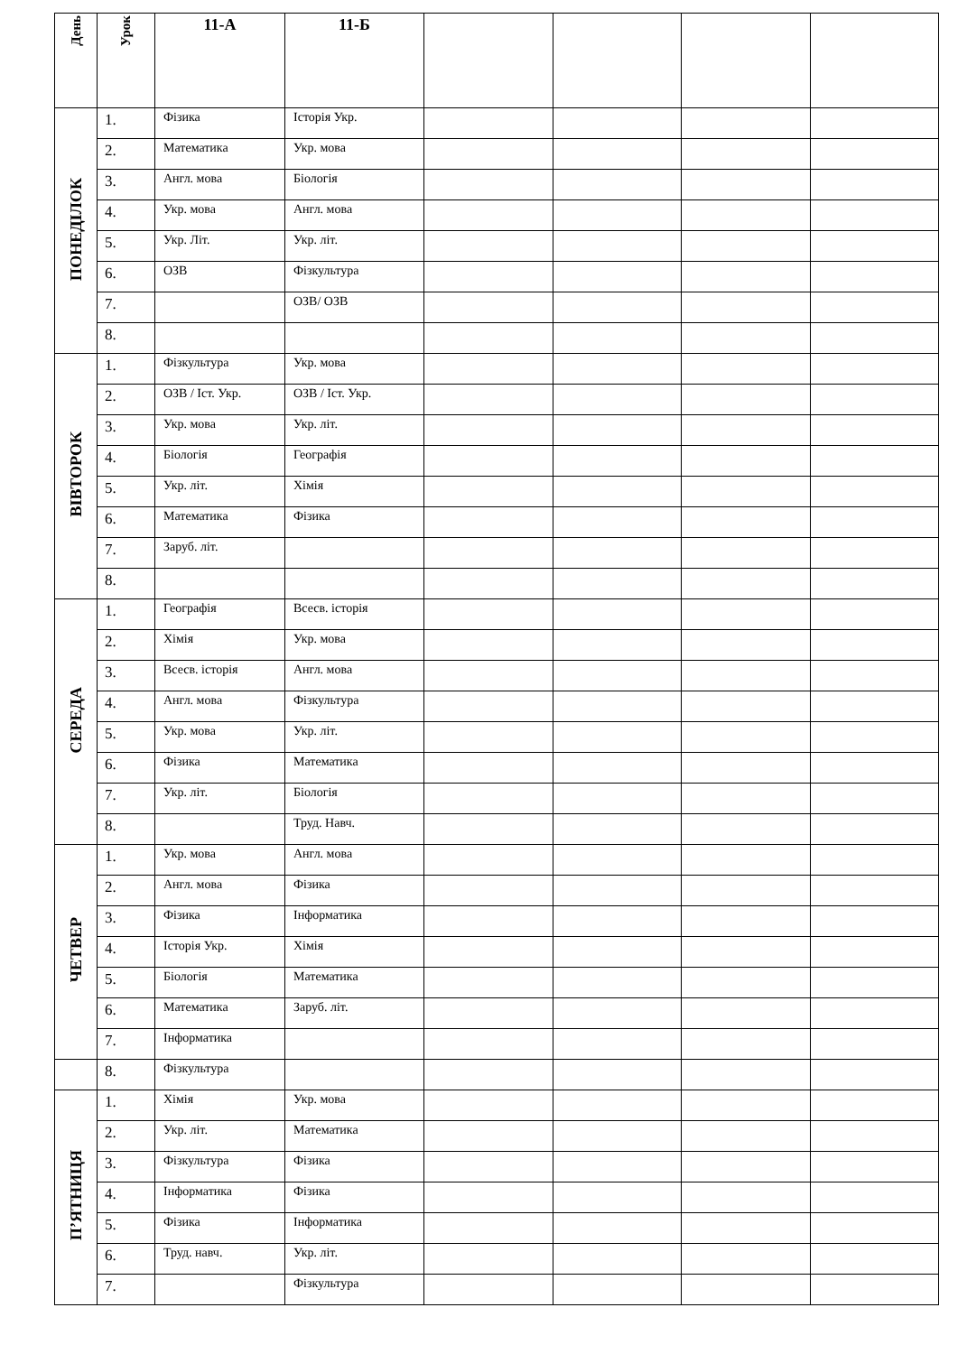| День | Урок | 11-А | 11-Б | | | | |
| --- | --- | --- | --- | --- | --- | --- | --- |
| ПОНЕДІЛОК | 1. | Фізика | Історія Укр. | | | | |
| | 2. | Математика | Укр. мова | | | | |
| | 3. | Англ. мова | Біологія | | | | |
| | 4. | Укр. мова | Англ. мова | | | | |
| | 5. | Укр. Літ. | Укр. літ. | | | | |
| | 6. | ОЗВ | Фізкультура | | | | |
| | 7. | | ОЗВ/ ОЗВ | | | | |
| | 8. | | | | | | |
| ВІВТОРОК | 1. | Фізкультура | Укр. мова | | | | |
| | 2. | ОЗВ / Іст. Укр. | ОЗВ / Іст. Укр. | | | | |
| | 3. | Укр. мова | Укр. літ. | | | | |
| | 4. | Біологія | Географія | | | | |
| | 5. | Укр. літ. | Хімія | | | | |
| | 6. | Математика | Фізика | | | | |
| | 7. | Заруб. літ. | | | | | |
| | 8. | | | | | | |
| СЕРЕДА | 1. | Географія | Всесв. історія | | | | |
| | 2. | Хімія | Укр. мова | | | | |
| | 3. | Всесв. історія | Англ. мова | | | | |
| | 4. | Англ. мова | Фізкультура | | | | |
| | 5. | Укр. мова | Укр. літ. | | | | |
| | 6. | Фізика | Математика | | | | |
| | 7. | Укр. літ. | Біологія | | | | |
| | 8. | | Труд. Навч. | | | | |
| ЧЕТВЕР | 1. | Укр. мова | Англ. мова | | | | |
| | 2. | Англ. мова | Фізика | | | | |
| | 3. | Фізика | Інформатика | | | | |
| | 4. | Історія Укр. | Хімія | | | | |
| | 5. | Біологія | Математика | | | | |
| | 6. | Математика | Заруб. літ. | | | | |
| | 7. | Інформатика | | | | | |
| | 8. | Фізкультура | | | | | |
| П’ЯТНИЦЯ | 1. | Хімія | Укр. мова | | | | |
| | 2. | Укр. літ. | Математика | | | | |
| | 3. | Фізкультура | Фізика | | | | |
| | 4. | Інформатика | Фізика | | | | |
| | 5. | Фізика | Інформатика | | | | |
| | 6. | Труд. навч. | Укр. літ. | | | | |
| | 7. | | Фізкультура | | | | |